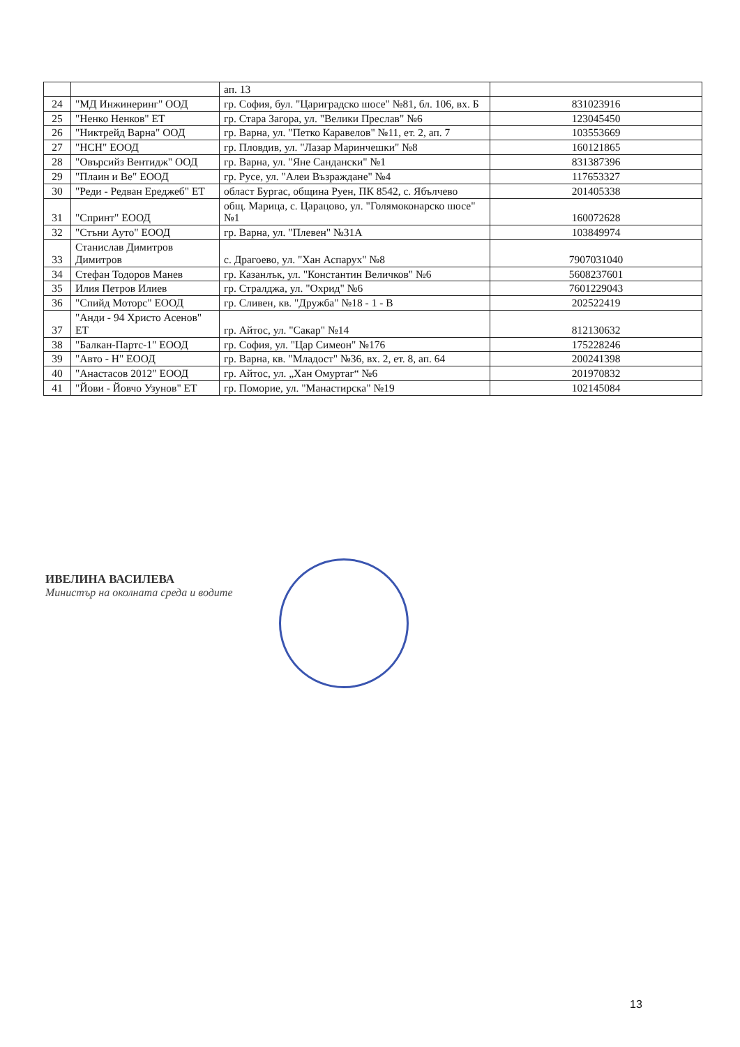| | | ап. 13 | |
| 24 | "МД Инжинеринг" ООД | гр. София, бул. "Цариградско шосе" №81, бл. 106, вх. Б | 831023916 |
| 25 | "Ненко Ненков" ЕТ | гр. Стара Загора, ул. "Велики Преслав" №6 | 123045450 |
| 26 | "Никтрейд Варна" ООД | гр. Варна, ул. "Петко Каравелов" №11, ет. 2, ап. 7 | 103553669 |
| 27 | "НСН" ЕООД | гр. Пловдив, ул. "Лазар Маринчешки" №8 | 160121865 |
| 28 | "Овърсийз Вентидж" ООД | гр. Варна, ул. "Яне Сандански" №1 | 831387396 |
| 29 | "Плаин и Ве" ЕООД | гр. Русе, ул. "Алеи Възраждане" №4 | 117653327 |
| 30 | "Реди - Редван Ереджеб" ЕТ | област Бургас, община Руен, ПК 8542, с. Ябълчево | 201405338 |
| 31 | "Спринт" ЕООД | общ. Марица, с. Царацово, ул. "Голямоконарско шосе" №1 | 160072628 |
| 32 | "Стъни Ауто" ЕООД | гр. Варна, ул. "Плевен" №31А | 103849974 |
| 33 | Станислав Димитров Димитров | с. Драгоево, ул. "Хан Аспарух" №8 | 7907031040 |
| 34 | Стефан Тодоров Манев | гр. Казанлък, ул. "Константин Величков" №6 | 5608237601 |
| 35 | Илия Петров Илиев | гр. Стралджа, ул. "Охрид" №6 | 7601229043 |
| 36 | "Спийд Моторс" ЕООД | гр. Сливен, кв. "Дружба" №18 - 1 - В | 202522419 |
| 37 | "Анди - 94 Христо Асенов" ЕТ | гр. Айтос, ул. "Сакар" №14 | 812130632 |
| 38 | "Балкан-Партс-1" ЕООД | гр. София, ул. "Цар Симеон" №176 | 175228246 |
| 39 | "Авто - Н" ЕООД | гр. Варна, кв. "Младост" №36, вх. 2, ет. 8, ап. 64 | 200241398 |
| 40 | "Анастасов 2012" ЕООД | гр. Айтос, ул. „Хан Омуртаг“ №6 | 201970832 |
| 41 | "Йови - Йовчо Узунов" ЕТ | гр. Поморие, ул. "Манастирска" №19 | 102145084 |
ИВЕЛИНА ВАСИЛЕВА
Министър на околната среда и водите
13